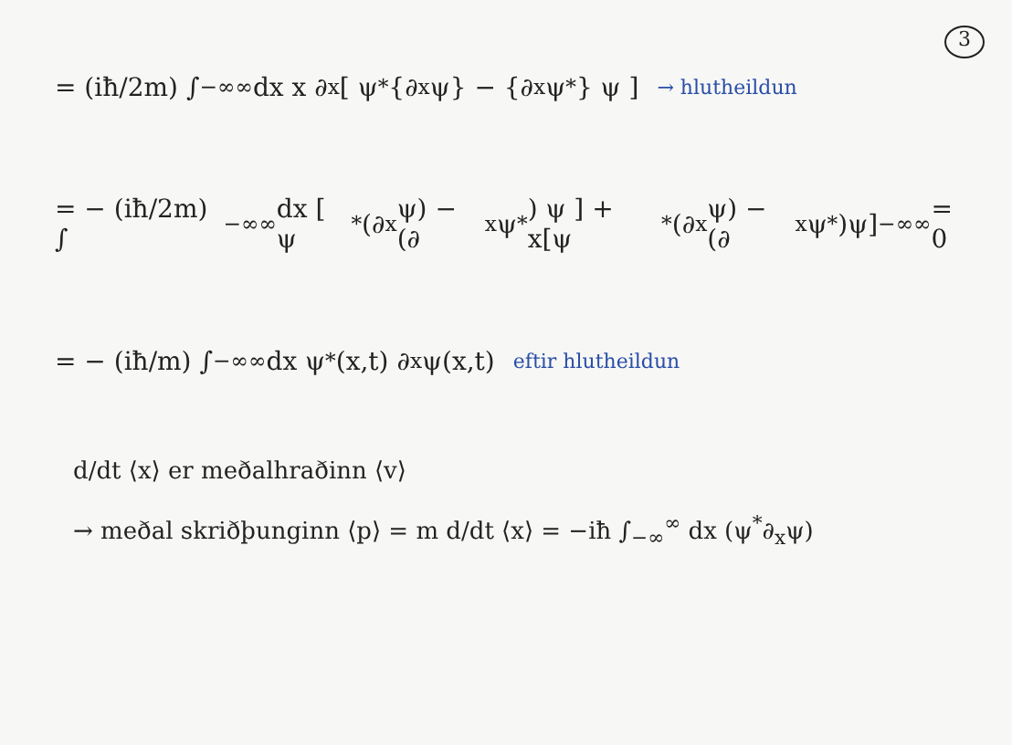3
= (iħ/2m) ∫<sub>−∞</sub><sup>∞</sup> dx x ∂<sub>x</sub> [ ψ<sup>*</sup>{∂<sub>x</sub>ψ} − {∂<sub>x</sub>ψ<sup>*</sup>} ψ ] → hlutheildun
= − (iħ/2m) ∫<sub>−∞</sub><sup>∞</sup> dx [ ψ<sup>*</sup>(∂<sub>x</sub>ψ) − (∂<sub>x</sub>ψ<sup>*</sup>) ψ ] + x[ψ<sup>*</sup>(∂<sub>x</sub>ψ) − (∂<sub>x</sub>ψ<sup>*</sup>)ψ]<sub>−∞</sub><sup>∞</sup> = 0
= − (iħ/m) ∫<sub>−∞</sub><sup>∞</sup> dx ψ<sup>*</sup>(x,t) ∂<sub>x</sub> ψ(x,t) eftir hlutheildun
d/dt ⟨x⟩ er meðalhraðinn ⟨v⟩
→ meðal skriðþunginn ⟨p⟩ = m d/dt ⟨x⟩ = −iħ ∫<sub>−∞</sub><sup>∞</sup> dx (ψ<sup>*</sup>∂<sub>x</sub>ψ)